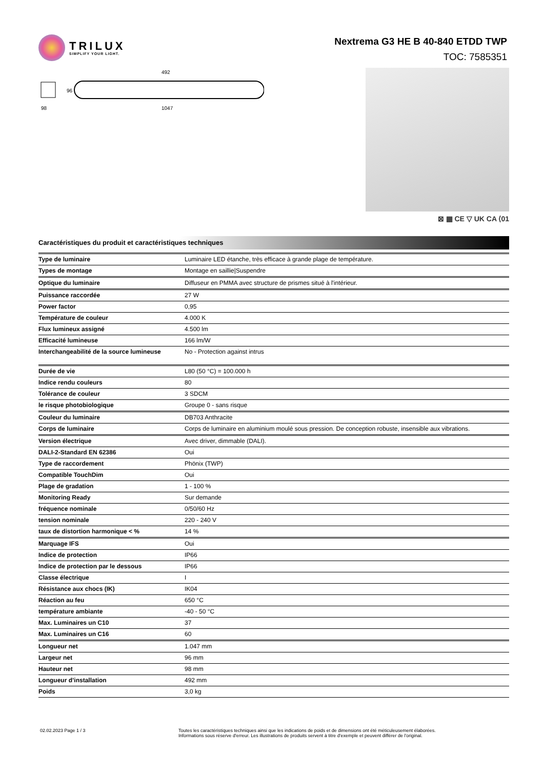TRILUX
SIMPLIFY YOUR LIGHT.
Nextrema G3 HE B 40-840 ETDD TWP
TOC: 7585351
492
96
98
1047
⊠ ▦ CE ▽ UK CA ⟨01
Caractéristiques du produit et caractéristiques techniques
| Type de luminaire | Luminaire LED étanche, très efficace à grande plage de température. |
| Types de montage | Montage en saillie/Suspendre |
| Optique du luminaire | Diffuseur en PMMA avec structure de prismes situé à l'intérieur. |
| Puissance raccordée | 27 W |
| Power factor | 0,95 |
| Température de couleur | 4.000 K |
| Flux lumineux assigné | 4.500 lm |
| Efficacité lumineuse | 166 lm/W |
| Interchangeabilité de la source lumineuse | No - Protection against intrus |
| Durée de vie | L80 (50 °C) = 100.000 h |
| Indice rendu couleurs | 80 |
| Tolérance de couleur | 3 SDCM |
| le risque photobiologique | Groupe 0 - sans risque |
| Couleur du luminaire | DB703 Anthracite |
| Corps de luminaire | Corps de luminaire en aluminium moulé sous pression. De conception robuste, insensible aux vibrations. |
| Version électrique | Avec driver, dimmable (DALI). |
| DALI-2-Standard EN 62386 | Oui |
| Type de raccordement | Phönix (TWP) |
| Compatible TouchDim | Oui |
| Plage de gradation | 1 - 100 % |
| Monitoring Ready | Sur demande |
| fréquence nominale | 0/50/60 Hz |
| tension nominale | 220 - 240 V |
| taux de distortion harmonique < % | 14 % |
| Marquage IFS | Oui |
| Indice de protection | IP66 |
| Indice de protection par le dessous | IP66 |
| Classe électrique | I |
| Résistance aux chocs (IK) | IK04 |
| Réaction au feu | 650 °C |
| température ambiante | -40 - 50 °C |
| Max. Luminaires un C10 | 37 |
| Max. Luminaires un C16 | 60 |
| Longueur net | 1.047 mm |
| Largeur net | 96 mm |
| Hauteur net | 98 mm |
| Longueur d’installation | 492 mm |
| Poids | 3,0 kg |
02.02.2023 Page 1 / 3 Toutes les caractéristiques techniques ainsi que les indications de poids et de dimensions ont été méticuleusement élaborées.
Informations sous réserve d'erreur. Les illustrations de produits servent à titre d'exemple et peuvent différer de l'original.